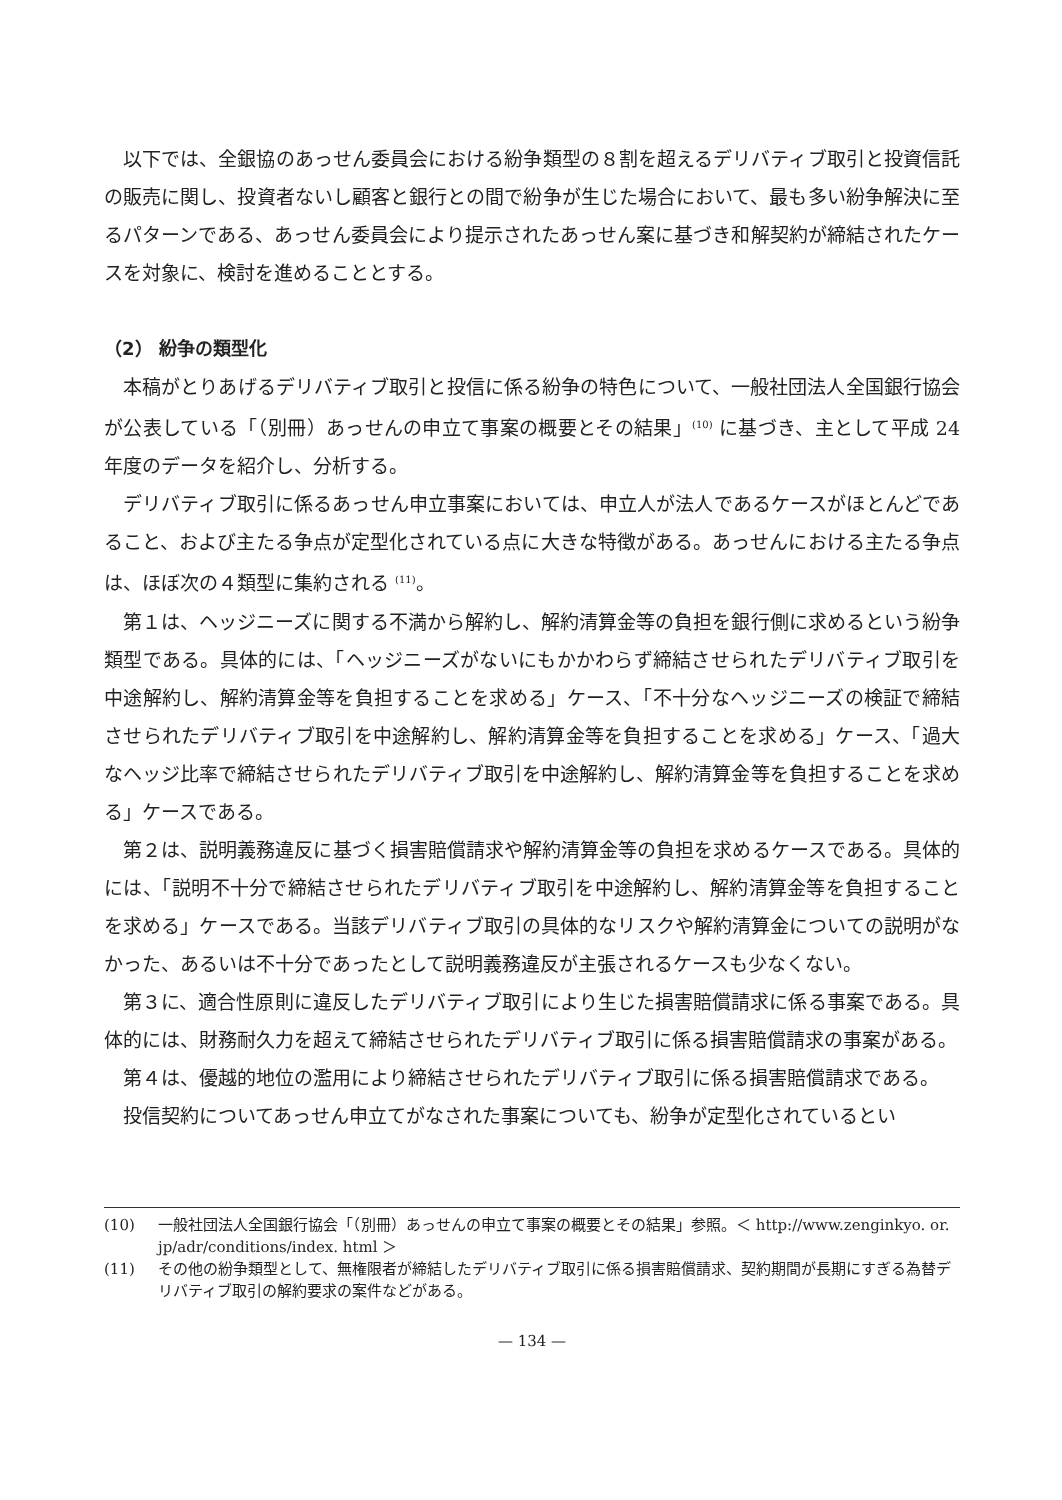以下では、全銀協のあっせん委員会における紛争類型の８割を超えるデリバティブ取引と投資信託の販売に関し、投資者ないし顧客と銀行との間で紛争が生じた場合において、最も多い紛争解決に至るパターンである、あっせん委員会により提示されたあっせん案に基づき和解契約が締結されたケースを対象に、検討を進めることとする。
（2） 紛争の類型化
本稿がとりあげるデリバティブ取引と投信に係る紛争の特色について、一般社団法人全国銀行協会が公表している「（別冊）あっせんの申立て事案の概要とその結果」<sup>(10)</sup> に基づき、主として平成 24 年度のデータを紹介し、分析する。
デリバティブ取引に係るあっせん申立事案においては、申立人が法人であるケースがほとんどであること、および主たる争点が定型化されている点に大きな特徴がある。あっせんにおける主たる争点は、ほぼ次の４類型に集約される <sup>(11)</sup>。
第１は、ヘッジニーズに関する不満から解約し、解約清算金等の負担を銀行側に求めるという紛争類型である。具体的には、「ヘッジニーズがないにもかかわらず締結させられたデリバティブ取引を中途解約し、解約清算金等を負担することを求める」ケース、「不十分なヘッジニーズの検証で締結させられたデリバティブ取引を中途解約し、解約清算金等を負担することを求める」ケース、「過大なヘッジ比率で締結させられたデリバティブ取引を中途解約し、解約清算金等を負担することを求める」ケースである。
第２は、説明義務違反に基づく損害賠償請求や解約清算金等の負担を求めるケースである。具体的には、「説明不十分で締結させられたデリバティブ取引を中途解約し、解約清算金等を負担することを求める」ケースである。当該デリバティブ取引の具体的なリスクや解約清算金についての説明がなかった、あるいは不十分であったとして説明義務違反が主張されるケースも少なくない。
第３に、適合性原則に違反したデリバティブ取引により生じた損害賠償請求に係る事案である。具体的には、財務耐久力を超えて締結させられたデリバティブ取引に係る損害賠償請求の事案がある。
第４は、優越的地位の濫用により締結させられたデリバティブ取引に係る損害賠償請求である。
投信契約についてあっせん申立てがなされた事案についても、紛争が定型化されているとい
(10) 一般社団法人全国銀行協会「（別冊）あっせんの申立て事案の概要とその結果」参照。＜ http://www.zenginkyo. or. jp/adr/conditions/index. html ＞
(11) その他の紛争類型として、無権限者が締結したデリバティブ取引に係る損害賠償請求、契約期間が長期にすぎる為替デリバティブ取引の解約要求の案件などがある。
— 134 —